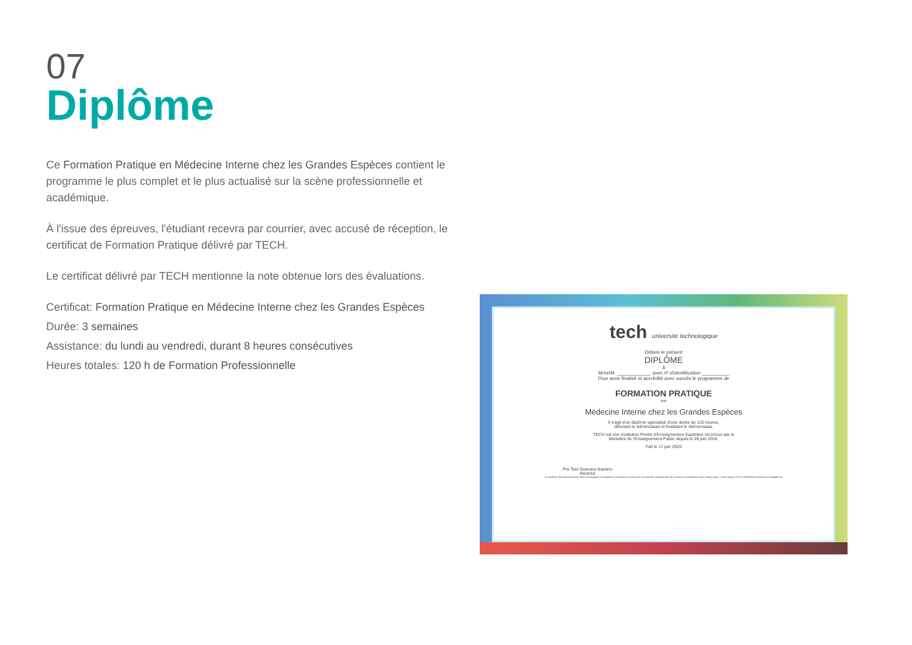07
Diplôme
Ce Formation Pratique en Médecine Interne chez les Grandes Espèces contient le programme le plus complet et le plus actualisé sur la scène professionnelle et académique.
À l'issue des épreuves, l'étudiant recevra par courrier, avec accusé de réception, le certificat de Formation Pratique délivré par TECH.
Le certificat délivré par TECH mentionne la note obtenue lors des évaluations.
Certificat: Formation Pratique en Médecine Interne chez les Grandes Espèces
Durée: 3 semaines
Assistance: du lundi au vendredi, durant 8 heures consécutives
Heures totales: 120 h de Formation Professionnelle
tech université technologique
Délivre le présent
DIPLÔME
à
Mme/M. ____________, avec nº d'identification __________
Pour avoir finalisé et accrédité avec succès le programme de
FORMATION PRATIQUE
en
Médecine Interne chez les Grandes Espèces
Il s'agit d'un diplôme spécialisé d'une durée de 120 heures,
débutant le dd/mm/aaaa et finalisant le dd/mm/aaaa.
TECH est une Institution Privée d'Enseignement Supérieur reconnue par le
Ministère de l'Enseignement Public depuis le 28 juin 2018.
Fait le 17 juin 2020
Pre Tere Guevara Navarro
Rectrice
Ce diplôme doit impérativement être accompagné d'un diplôme universitaire reconnu par les autorités compétentes afin d'exercer la profession dans chaque pays. Code Unique TECH: AFWOR23S techtitute.com/diplômes